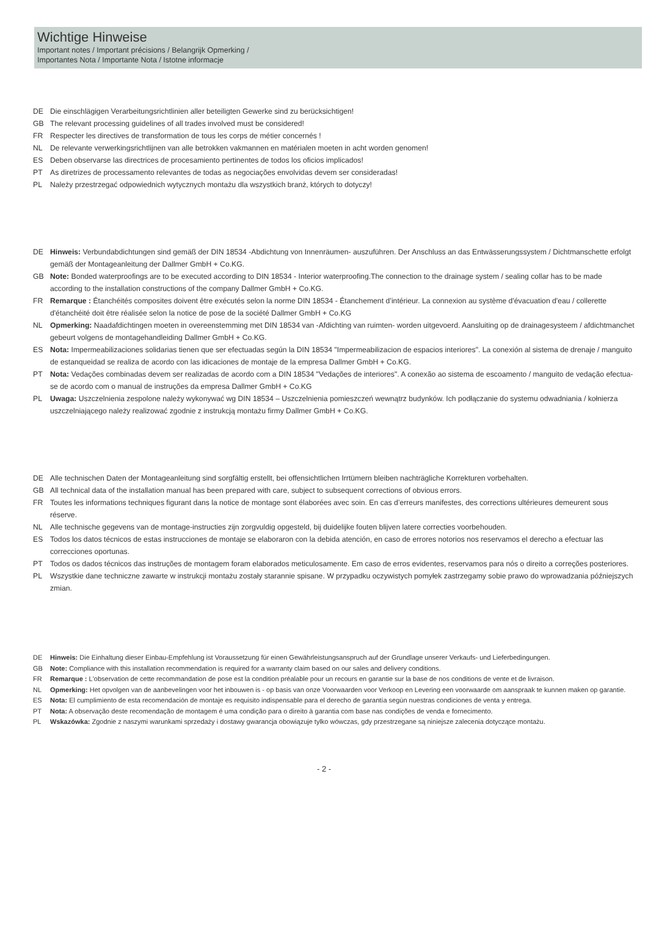Wichtige Hinweise
Important notes / Important précisions / Belangrijk Opmerking /
Importantes Nota / Importante Nota / Istotne informacje
DE Die einschlägigen Verarbeitungsrichtlinien aller beteiligten Gewerke sind zu berücksichtigen!
GB The relevant processing guidelines of all trades involved must be considered!
FR Respecter les directives de transformation de tous les corps de métier concernés !
NL De relevante verwerkingsrichtlijnen van alle betrokken vakmannen en matérialen moeten in acht worden genomen!
ES Deben observarse las directrices de procesamiento pertinentes de todos los oficios implicados!
PT As diretrizes de processamento relevantes de todas as negociações envolvidas devem ser consideradas!
PL Należy przestrzegać odpowiednich wytycznych montażu dla wszystkich branż, których to dotyczy!
DE Hinweis: Verbundabdichtungen sind gemäß der DIN 18534 -Abdichtung von Innenräumen- auszuführen. Der Anschluss an das Entwässerungssystem / Dichtmanschette erfolgt gemäß der Montageanleitung der Dallmer GmbH + Co.KG.
GB Note: Bonded waterproofings are to be executed according to DIN 18534 - Interior waterproofing.The connection to the drainage system / sealing collar has to be made according to the installation constructions of the company Dallmer GmbH + Co.KG.
FR Remarque : Étanchéités composites doivent être exécutés selon la norme DIN 18534 - Étanchement d’intérieur. La connexion au système d'évacuation d'eau / collerette d'étanchéité doit être réalisée selon la notice de pose de la société Dallmer GmbH + Co.KG
NL Opmerking: Naadafdichtingen moeten in overeenstemming met DIN 18534 van -Afdichting van ruimten- worden uitgevoerd. Aansluiting op de drainagesysteem / afdichtmanchet gebeurt volgens de montagehandleiding Dallmer GmbH + Co.KG.
ES Nota: Impermeabilizaciones solidarias tienen que ser efectuadas según la DIN 18534 "Impermeabilizacion de espacios interiores". La conexión al sistema de drenaje / manguito de estanqueidad se realiza de acordo con las idicaciones de montaje de la empresa Dallmer GmbH + Co.KG.
PT Nota: Vedações combinadas devem ser realizadas de acordo com a DIN 18534 "Vedações de interiores". A conexão ao sistema de escoamento / manguito de vedação efectua-se de acordo com o manual de instruções da empresa Dallmer GmbH + Co.KG
PL Uwaga: Uszczelnienia zespolone należy wykonywać wg DIN 18534 – Uszczelnienia pomieszczeń wewnątrz budynków. Ich podłączanie do systemu odwadniania / kołnierza uszczelniającego należy realizować zgodnie z instrukcją montażu firmy Dallmer GmbH + Co.KG.
DE Alle technischen Daten der Montageanleitung sind sorgfältig erstellt, bei offensichtlichen Irrtümern bleiben nachträgliche Korrekturen vorbehalten.
GB All technical data of the installation manual has been prepared with care, subject to subsequent corrections of obvious errors.
FR Toutes les informations techniques figurant dans la notice de montage sont élaborées avec soin. En cas d’erreurs manifestes, des corrections ultérieures demeurent sous réserve.
NL Alle technische gegevens van de montage-instructies zijn zorgvuldig opgesteld, bij duidelijke fouten blijven latere correcties voorbehouden.
ES Todos los datos técnicos de estas instrucciones de montaje se elaboraron con la debida atención, en caso de errores notorios nos reservamos el derecho a efectuar las correcciones oportunas.
PT Todos os dados técnicos das instruções de montagem foram elaborados meticulosamente. Em caso de erros evidentes, reservamos para nós o direito a correções posteriores.
PL Wszystkie dane techniczne zawarte w instrukcji montażu zostały starannie spisane. W przypadku oczywistych pomyłek zastrzegamy sobie prawo do wprowadzania późniejszych zmian.
DE Hinweis: Die Einhaltung dieser Einbau-Empfehlung ist Voraussetzung für einen Gewährleistungsanspruch auf der Grundlage unserer Verkaufs- und Lieferbedingungen.
GB Note: Compliance with this installation recommendation is required for a warranty claim based on our sales and delivery conditions.
FR Remarque : L'observation de cette recommandation de pose est la condition préalable pour un recours en garantie sur la base de nos conditions de vente et de livraison.
NL Opmerking: Het opvolgen van de aanbevelingen voor het inbouwen is - op basis van onze Voorwaarden voor Verkoop en Levering een voorwaarde om aanspraak te kunnen maken op garantie.
ES Nota: El cumplimiento de esta recomendación de montaje es requisito indispensable para el derecho de garantía según nuestras condiciones de venta y entrega.
PT Nota: A observação deste recomendação de montagem é uma condição para o direito à garantia com base nas condições de venda e fornecimento.
PL Wskazówka: Zgodnie z naszymi warunkami sprzedaży i dostawy gwarancja obowiązuje tylko wówczas, gdy przestrzegane są niniejsze zalecenia dotyczące montażu.
- 2 -